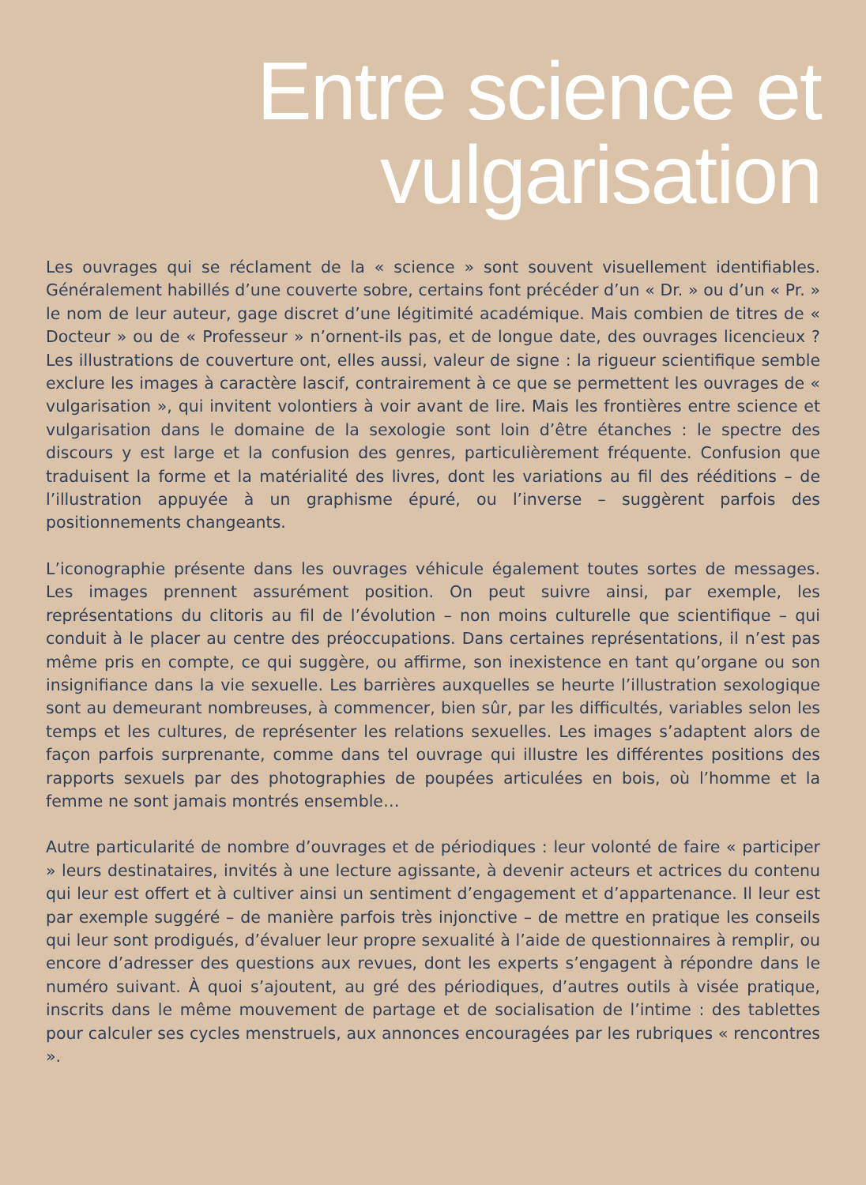Entre science et
vulgarisation
Les ouvrages qui se réclament de la « science » sont souvent visuellement identifiables. Généralement habillés d’une couverte sobre, certains font précéder d’un « Dr. » ou d’un « Pr. » le nom de leur auteur, gage discret d’une légitimité académique. Mais combien de titres de « Docteur » ou de « Professeur » n’ornent-ils pas, et de longue date, des ouvrages licencieux ? Les illustrations de couverture ont, elles aussi, valeur de signe : la rigueur scientifique semble exclure les images à caractère lascif, contrairement à ce que se permettent les ouvrages de « vulgarisation », qui invitent volontiers à voir avant de lire. Mais les frontières entre science et vulgarisation dans le domaine de la sexologie sont loin d’être étanches : le spectre des discours y est large et la confusion des genres, particulièrement fréquente. Confusion que traduisent la forme et la matérialité des livres, dont les variations au fil des rééditions – de l’illustration appuyée à un graphisme épuré, ou l’inverse – suggèrent parfois des positionnements changeants.
L’iconographie présente dans les ouvrages véhicule également toutes sortes de messages. Les images prennent assurément position. On peut suivre ainsi, par exemple, les représentations du clitoris au fil de l’évolution – non moins culturelle que scientifique – qui conduit à le placer au centre des préoccupations. Dans certaines représentations, il n’est pas même pris en compte, ce qui suggère, ou affirme, son inexistence en tant qu’organe ou son insignifiance dans la vie sexuelle. Les barrières auxquelles se heurte l’illustration sexologique sont au demeurant nombreuses, à commencer, bien sûr, par les difficultés, variables selon les temps et les cultures, de représenter les relations sexuelles. Les images s’adaptent alors de façon parfois surprenante, comme dans tel ouvrage qui illustre les différentes positions des rapports sexuels par des photographies de poupées articulées en bois, où l’homme et la femme ne sont jamais montrés ensemble…
Autre particularité de nombre d’ouvrages et de périodiques : leur volonté de faire « participer » leurs destinataires, invités à une lecture agissante, à devenir acteurs et actrices du contenu qui leur est offert et à cultiver ainsi un sentiment d’engagement et d’appartenance. Il leur est par exemple suggéré – de manière parfois très injonctive – de mettre en pratique les conseils qui leur sont prodigués, d’évaluer leur propre sexualité à l’aide de questionnaires à remplir, ou encore d’adresser des questions aux revues, dont les experts s’engagent à répondre dans le numéro suivant. À quoi s’ajoutent, au gré des périodiques, d’autres outils à visée pratique, inscrits dans le même mouvement de partage et de socialisation de l’intime : des tablettes pour calculer ses cycles menstruels, aux annonces encouragées par les rubriques « rencontres ».